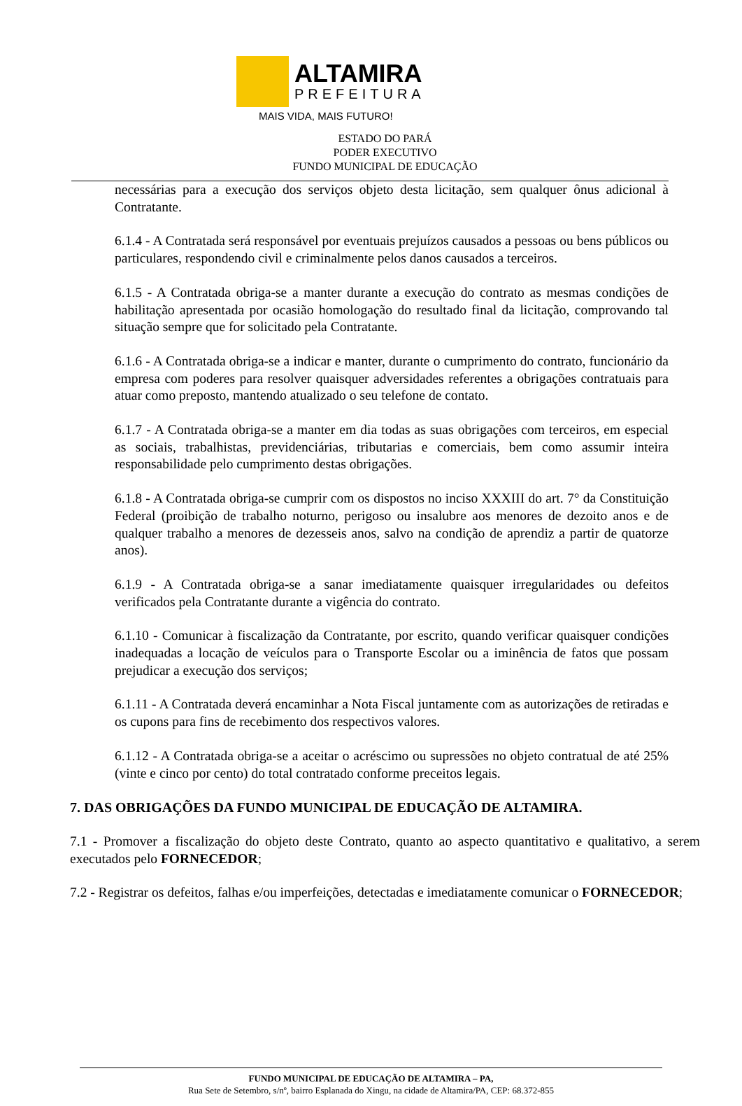ALTAMIRA
PREFEITURA
MAIS VIDA, MAIS FUTURO!
ESTADO DO PARÁ
PODER EXECUTIVO
FUNDO MUNICIPAL DE EDUCAÇÃO
necessárias para a execução dos serviços objeto desta licitação, sem qualquer ônus adicional à Contratante.
6.1.4 - A Contratada será responsável por eventuais prejuízos causados a pessoas ou bens públicos ou particulares, respondendo civil e criminalmente pelos danos causados a terceiros.
6.1.5 - A Contratada obriga-se a manter durante a execução do contrato as mesmas condições de habilitação apresentada por ocasião homologação do resultado final da licitação, comprovando tal situação sempre que for solicitado pela Contratante.
6.1.6 - A Contratada obriga-se a indicar e manter, durante o cumprimento do contrato, funcionário da empresa com poderes para resolver quaisquer adversidades referentes a obrigações contratuais para atuar como preposto, mantendo atualizado o seu telefone de contato.
6.1.7 - A Contratada obriga-se a manter em dia todas as suas obrigações com terceiros, em especial as sociais, trabalhistas, previdenciárias, tributarias e comerciais, bem como assumir inteira responsabilidade pelo cumprimento destas obrigações.
6.1.8 - A Contratada obriga-se cumprir com os dispostos no inciso XXXIII do art. 7° da Constituição Federal (proibição de trabalho noturno, perigoso ou insalubre aos menores de dezoito anos e de qualquer trabalho a menores de dezesseis anos, salvo na condição de aprendiz a partir de quatorze anos).
6.1.9 - A Contratada obriga-se a sanar imediatamente quaisquer irregularidades ou defeitos verificados pela Contratante durante a vigência do contrato.
6.1.10 - Comunicar à fiscalização da Contratante, por escrito, quando verificar quaisquer condições inadequadas a locação de veículos para o Transporte Escolar ou a iminência de fatos que possam prejudicar a execução dos serviços;
6.1.11 - A Contratada deverá encaminhar a Nota Fiscal juntamente com as autorizações de retiradas e os cupons para fins de recebimento dos respectivos valores.
6.1.12 - A Contratada obriga-se a aceitar o acréscimo ou supressões no objeto contratual de até 25% (vinte e cinco por cento) do total contratado conforme preceitos legais.
7. DAS OBRIGAÇÕES DA FUNDO MUNICIPAL DE EDUCAÇÃO DE ALTAMIRA.
7.1 - Promover a fiscalização do objeto deste Contrato, quanto ao aspecto quantitativo e qualitativo, a serem executados pelo FORNECEDOR;
7.2 - Registrar os defeitos, falhas e/ou imperfeições, detectadas e imediatamente comunicar o FORNECEDOR;
FUNDO MUNICIPAL DE EDUCAÇÃO DE ALTAMIRA – PA,
Rua Sete de Setembro, s/nº, bairro Esplanada do Xingu, na cidade de Altamira/PA, CEP: 68.372-855